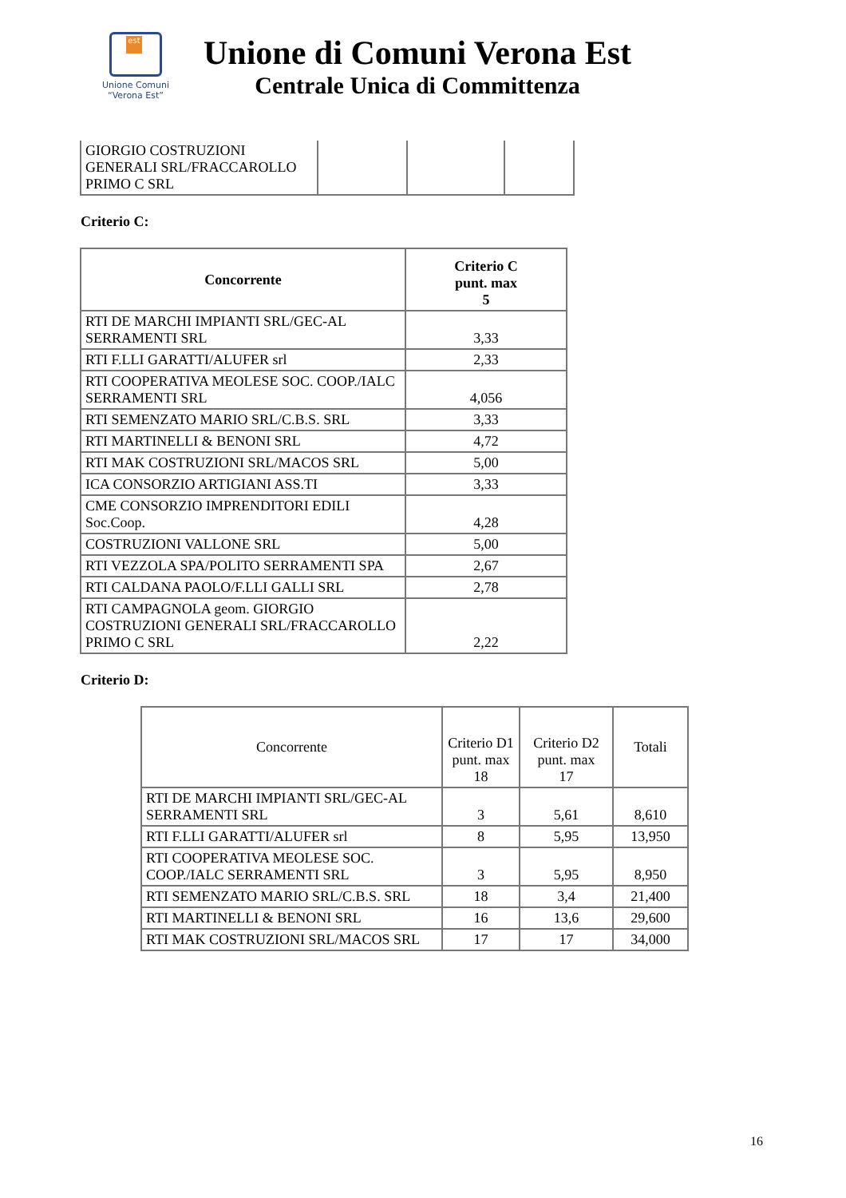est
Unione Comuni
“Verona Est”
Unione di Comuni Verona Est
Centrale Unica di Committenza
| GIORGIO COSTRUZIONI GENERALI SRL/FRACCAROLLO PRIMO C SRL | | | |
Criterio C:
| Concorrente | Criterio C punt. max 5 |
| --- | --- |
| RTI DE MARCHI IMPIANTI SRL/GEC-AL SERRAMENTI SRL | 3,33 |
| RTI F.LLI GARATTI/ALUFER srl | 2,33 |
| RTI COOPERATIVA MEOLESE SOC. COOP./IALC SERRAMENTI SRL | 4,056 |
| RTI SEMENZATO MARIO SRL/C.B.S. SRL | 3,33 |
| RTI MARTINELLI & BENONI SRL | 4,72 |
| RTI MAK COSTRUZIONI SRL/MACOS SRL | 5,00 |
| ICA CONSORZIO ARTIGIANI ASS.TI | 3,33 |
| CME CONSORZIO IMPRENDITORI EDILI Soc.Coop. | 4,28 |
| COSTRUZIONI VALLONE SRL | 5,00 |
| RTI VEZZOLA SPA/POLITO SERRAMENTI SPA | 2,67 |
| RTI CALDANA PAOLO/F.LLI GALLI SRL | 2,78 |
| RTI CAMPAGNOLA geom. GIORGIO COSTRUZIONI GENERALI SRL/FRACCAROLLO PRIMO C SRL | 2,22 |
Criterio D:
| Concorrente | Criterio D1 punt. max 18 | Criterio D2 punt. max 17 | Totali |
| --- | --- | --- | --- |
| RTI DE MARCHI IMPIANTI SRL/GEC-AL SERRAMENTI SRL | 3 | 5,61 | 8,610 |
| RTI F.LLI GARATTI/ALUFER srl | 8 | 5,95 | 13,950 |
| RTI COOPERATIVA MEOLESE SOC. COOP./IALC SERRAMENTI SRL | 3 | 5,95 | 8,950 |
| RTI SEMENZATO MARIO SRL/C.B.S. SRL | 18 | 3,4 | 21,400 |
| RTI MARTINELLI & BENONI SRL | 16 | 13,6 | 29,600 |
| RTI MAK COSTRUZIONI SRL/MACOS SRL | 17 | 17 | 34,000 |
16